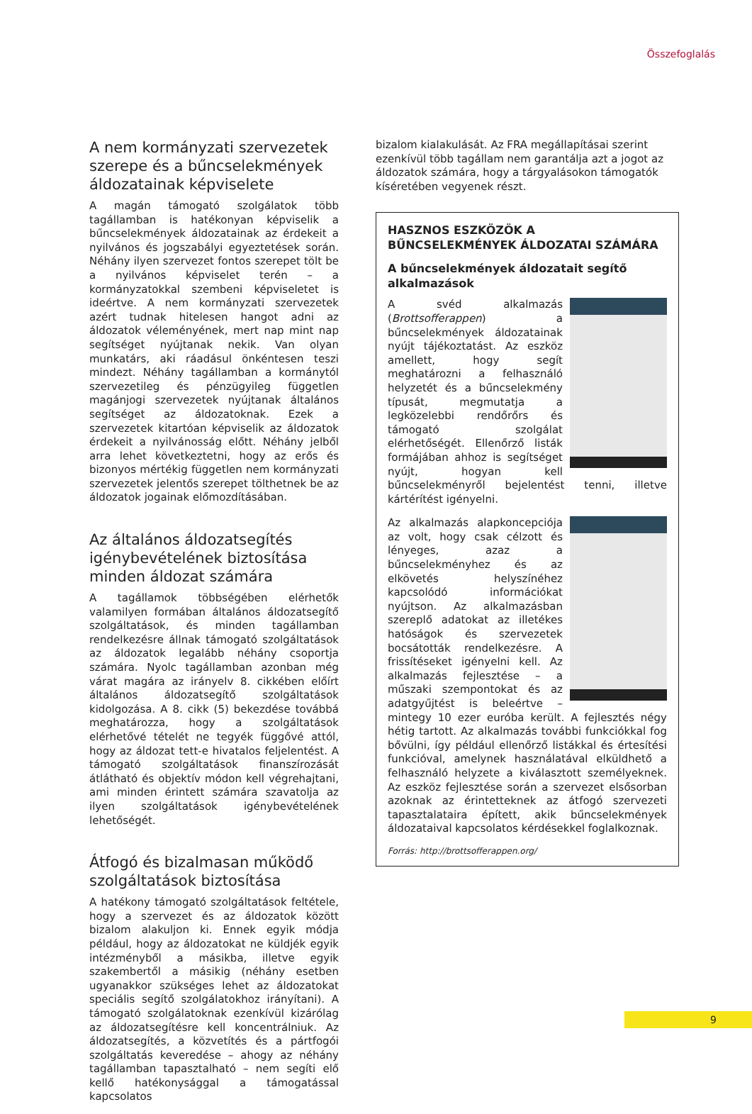Összefoglalás
A nem kormányzati szervezetek szerepe és a bűncselekmények áldozatainak képviselete
A magán támogató szolgálatok több tagállamban is hatékonyan képviselik a bűncselekmények áldozatainak az érdekeit a nyilvános és jogszabályi egyeztetések során. Néhány ilyen szervezet fontos szerepet tölt be a nyilvános képviselet terén – a kormányzatokkal szembeni képviseletet is ideértve. A nem kormányzati szervezetek azért tudnak hitelesen hangot adni az áldozatok véleményének, mert nap mint nap segítséget nyújtanak nekik. Van olyan munkatárs, aki ráadásul önkéntesen teszi mindezt. Néhány tagállamban a kormánytól szervezetileg és pénzügyileg független magánjogi szervezetek nyújtanak általános segítséget az áldozatoknak. Ezek a szervezetek kitartóan képviselik az áldozatok érdekeit a nyilvánosság előtt. Néhány jelből arra lehet következtetni, hogy az erős és bizonyos mértékig független nem kormányzati szervezetek jelentős szerepet tölthetnek be az áldozatok jogainak előmozdításában.
Az általános áldozatsegítés igénybevételének biztosítása minden áldozat számára
A tagállamok többségében elérhetők valamilyen formában általános áldozatsegítő szolgáltatások, és minden tagállamban rendelkezésre állnak támogató szolgáltatások az áldozatok legalább néhány csoportja számára. Nyolc tagállamban azonban még várat magára az irányelv 8. cikkében előírt általános áldozatsegítő szolgáltatások kidolgozása. A 8. cikk (5) bekezdése továbbá meghatározza, hogy a szolgáltatások elérhetővé tételét ne tegyék függővé attól, hogy az áldozat tett-e hivatalos feljelentést. A támogató szolgáltatások finanszírozását átlátható és objektív módon kell végrehajtani, ami minden érintett számára szavatolja az ilyen szolgáltatások igénybevételének lehetőségét.
Átfogó és bizalmasan működő szolgáltatások biztosítása
A hatékony támogató szolgáltatások feltétele, hogy a szervezet és az áldozatok között bizalom alakuljon ki. Ennek egyik módja például, hogy az áldozatokat ne küldjék egyik intézményből a másikba, illetve egyik szakembertől a másikig (néhány esetben ugyanakkor szükséges lehet az áldozatokat speciális segítő szolgálatokhoz irányítani). A támogató szolgálatoknak ezenkívül kizárólag az áldozatsegítésre kell koncentrálniuk. Az áldozatsegítés, a közvetítés és a pártfogói szolgáltatás keveredése – ahogy az néhány tagállamban tapasztalható – nem segíti elő kellő hatékonysággal a támogatással kapcsolatos
bizalom kialakulását. Az FRA megállapításai szerint ezenkívül több tagállam nem garantálja azt a jogot az áldozatok számára, hogy a tárgyalásokon támogatók kíséretében vegyenek részt.
HASZNOS ESZKÖZÖK A BŰNCSELEKMÉNYEK ÁLDOZATAI SZÁMÁRA
A bűncselekmények áldozatait segítő alkalmazások
A svéd alkalmazás (Brottsofferappen) a bűncselekmények áldozatainak nyújt tájékoztatást. Az eszköz amellett, hogy segít meghatározni a felhasználó helyzetét és a bűncselekmény típusát, megmutatja a legközelebbi rendőrőrs és támogató szolgálat elérhetőségét. Ellenőrző listák formájában ahhoz is segítséget nyújt, hogyan kell bűncselekményről bejelentést tenni, illetve kártérítést igényelni.
Az alkalmazás alapkoncepciója az volt, hogy csak célzott és lényeges, azaz a bűncselekményhez és az elkövetés helyszínéhez kapcsolódó információkat nyújtson. Az alkalmazásban szereplő adatokat az illetékes hatóságok és szervezetek bocsátották rendelkezésre. A frissítéseket igényelni kell. Az alkalmazás fejlesztése – a műszaki szempontokat és az adatgyűjtést is beleértve – mintegy 10 ezer euróba került. A fejlesztés négy hétig tartott. Az alkalmazás további funkciókkal fog bővülni, így például ellenőrző listákkal és értesítési funkcióval, amelynek használatával elküldhető a felhasználó helyzete a kiválasztott személyeknek. Az eszköz fejlesztése során a szervezet elsősorban azoknak az érintetteknek az átfogó szervezeti tapasztalataira épített, akik bűncselekmények áldozataival kapcsolatos kérdésekkel foglalkoznak.
Forrás: http://brottsofferappen.org/
9